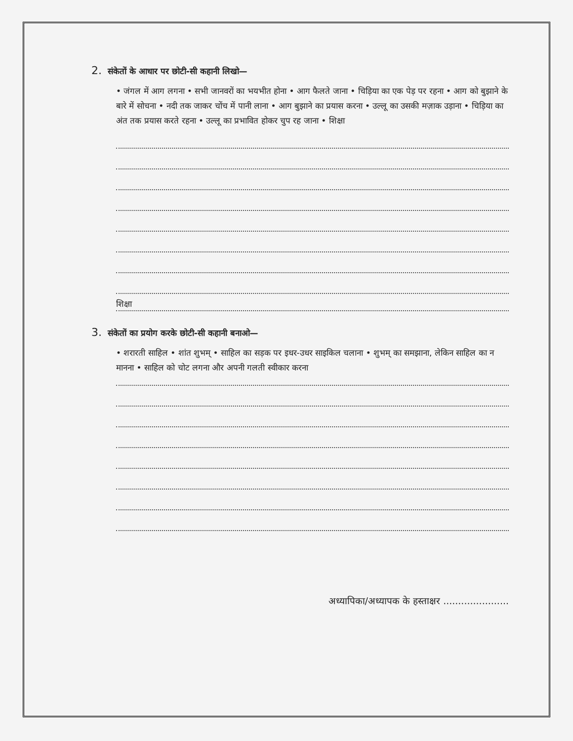2. संकेतों के आधार पर छोटी-सी कहानी लिखो—
• जंगल में आग लगना • सभी जानवरों का भयभीत होना • आग फैलते जाना • चिड़िया का एक पेड़ पर रहना • आग को बुझाने के बारे में सोचना • नदी तक जाकर चोंच में पानी लाना • आग बुझाने का प्रयास करना • उल्लू का उसकी मज़ाक उड़ाना • चिड़िया का अंत तक प्रयास करते रहना • उल्लू का प्रभावित होकर चुप रह जाना • शिक्षा
शिक्षा
3. संकेतों का प्रयोग करके छोटी-सी कहानी बनाओ—
• शरारती साहिल • शांत शुभम् • साहिल का सड़क पर इधर-उधर साइकिल चलाना • शुभम् का समझाना, लेकिन साहिल का न मानना • साहिल को चोट लगना और अपनी गलती स्वीकार करना
अध्यापिका/अध्यापक के हस्ताक्षर ......................